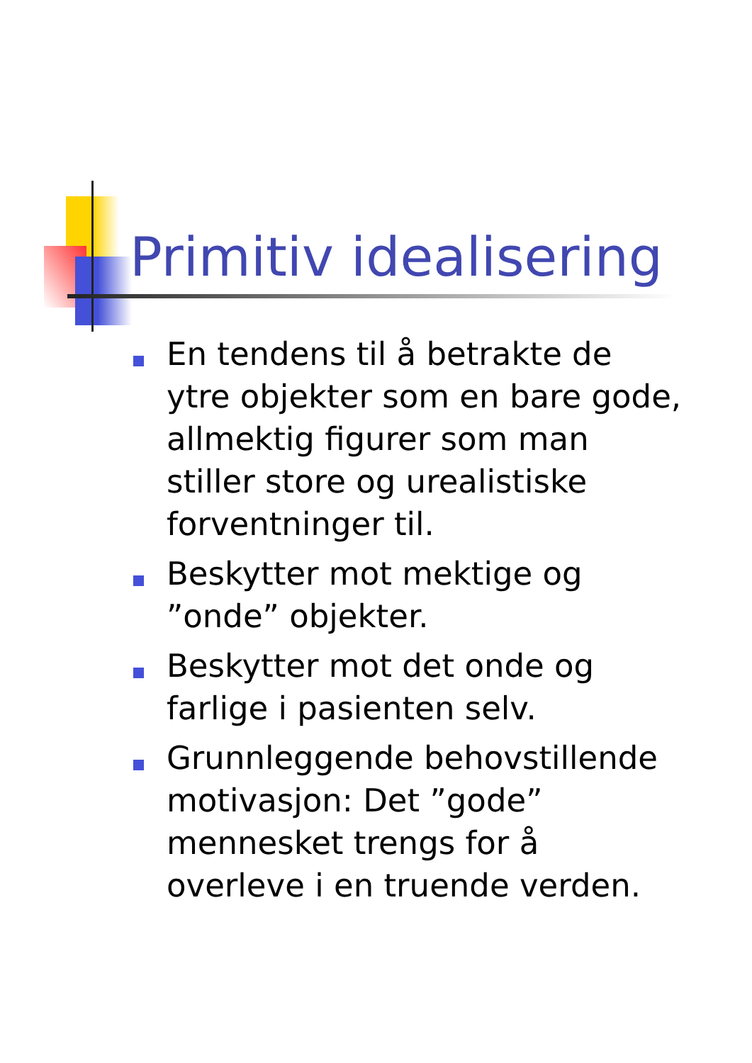Primitiv idealisering
En tendens til å betrakte de ytre objekter som en bare gode, allmektig figurer som man stiller store og urealistiske forventninger til.
Beskytter mot mektige og ”onde” objekter.
Beskytter mot det onde og farlige i pasienten selv.
Grunnleggende behovstillende motivasjon: Det ”gode” mennesket trengs for å overleve i en truende verden.